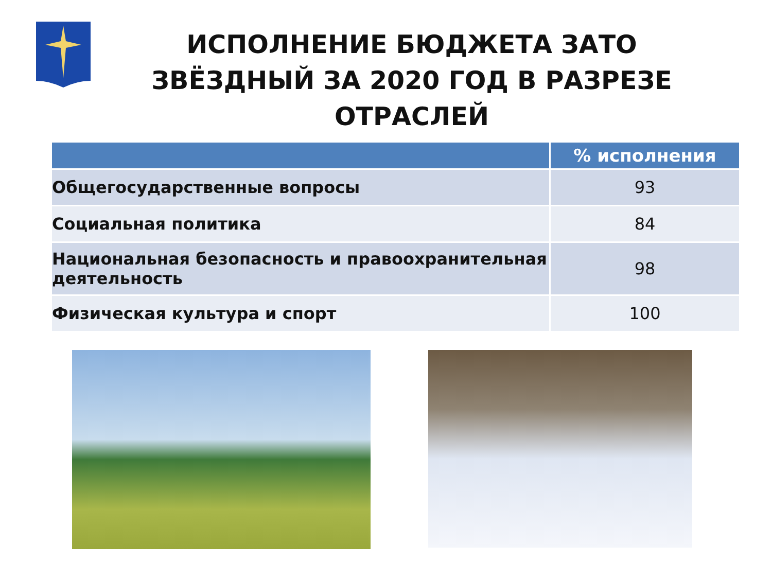ИСПОЛНЕНИЕ БЮДЖЕТА ЗАТО ЗВЁЗДНЫЙ ЗА 2020 ГОД В РАЗРЕЗЕ ОТРАСЛЕЙ
| | % исполнения |
| --- | --- |
| Общегосударственные вопросы | 93 |
| Социальная политика | 84 |
| Национальная безопасность и правоохранительная деятельность | 98 |
| Физическая культура и спорт | 100 |